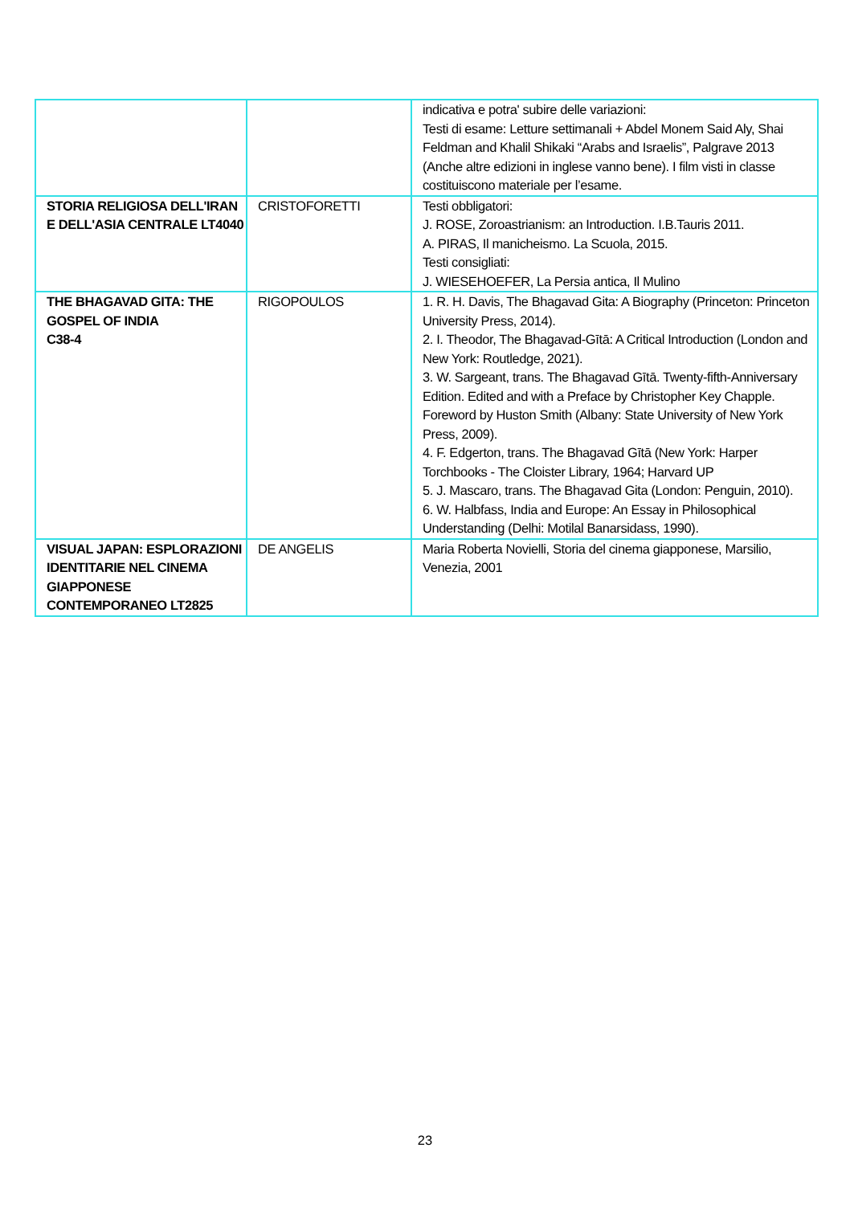| | | indicativa e potra' subire delle variazioni: Testi di esame: Letture settimanali + Abdel Monem Said Aly, Shai Feldman and Khalil Shikaki “Arabs and Israelis”, Palgrave 2013 (Anche altre edizioni in inglese vanno bene). I film visti in classe costituiscono materiale per l’esame. |
| STORIA RELIGIOSA DELL'IRAN E DELL'ASIA CENTRALE LT4040 | CRISTOFORETTI | Testi obbligatori: J. ROSE, Zoroastrianism: an Introduction. I.B.Tauris 2011. A. PIRAS, Il manicheismo. La Scuola, 2015. Testi consigliati: J. WIESEHOEFER, La Persia antica, Il Mulino |
| THE BHAGAVAD GITA: THE GOSPEL OF INDIA C38-4 | RIGOPOULOS | 1. R. H. Davis, The Bhagavad Gita: A Biography (Princeton: Princeton University Press, 2014). 2. I. Theodor, The Bhagavad-Gītā: A Critical Introduction (London and New York: Routledge, 2021). 3. W. Sargeant, trans. The Bhagavad Gītā. Twenty-fifth-Anniversary Edition. Edited and with a Preface by Christopher Key Chapple. Foreword by Huston Smith (Albany: State University of New York Press, 2009). 4. F. Edgerton, trans. The Bhagavad Gītā (New York: Harper Torchbooks - The Cloister Library, 1964; Harvard UP 5. J. Mascaro, trans. The Bhagavad Gita (London: Penguin, 2010). 6. W. Halbfass, India and Europe: An Essay in Philosophical Understanding (Delhi: Motilal Banarsidass, 1990). |
| VISUAL JAPAN: ESPLORAZIONI IDENTITARIE NEL CINEMA GIAPPONESE CONTEMPORANEO LT2825 | DE ANGELIS | Maria Roberta Novielli, Storia del cinema giapponese, Marsilio, Venezia, 2001 |
23